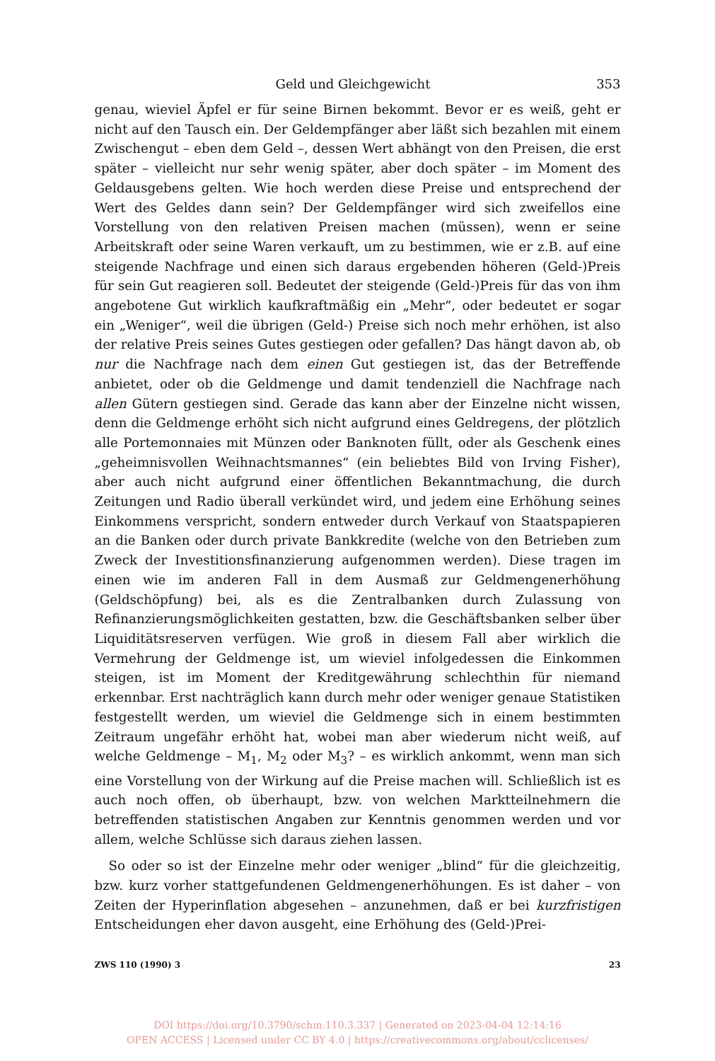Geld und Gleichgewicht 353
genau, wieviel Äpfel er für seine Birnen bekommt. Bevor er es weiß, geht er nicht auf den Tausch ein. Der Geldempfänger aber läßt sich bezahlen mit einem Zwischengut – eben dem Geld –, dessen Wert abhängt von den Preisen, die erst später – vielleicht nur sehr wenig später, aber doch später – im Moment des Geldausgebens gelten. Wie hoch werden diese Preise und entsprechend der Wert des Geldes dann sein? Der Geldempfänger wird sich zweifellos eine Vorstellung von den relativen Preisen machen (müssen), wenn er seine Arbeitskraft oder seine Waren verkauft, um zu bestimmen, wie er z.B. auf eine steigende Nachfrage und einen sich daraus ergebenden höheren (Geld-)Preis für sein Gut reagieren soll. Bedeutet der steigende (Geld-)Preis für das von ihm angebotene Gut wirklich kaufkraftmäßig ein „Mehr“, oder bedeutet er sogar ein „Weniger“, weil die übrigen (Geld-) Preise sich noch mehr erhöhen, ist also der relative Preis seines Gutes gestiegen oder gefallen? Das hängt davon ab, ob nur die Nachfrage nach dem einen Gut gestiegen ist, das der Betreffende anbietet, oder ob die Geldmenge und damit tendenziell die Nachfrage nach allen Gütern gestiegen sind. Gerade das kann aber der Einzelne nicht wissen, denn die Geldmenge erhöht sich nicht aufgrund eines Geldregens, der plötzlich alle Portemonnaies mit Münzen oder Banknoten füllt, oder als Geschenk eines „geheimnisvollen Weihnachtsmannes“ (ein beliebtes Bild von Irving Fisher), aber auch nicht aufgrund einer öffentlichen Bekanntmachung, die durch Zeitungen und Radio überall verkündet wird, und jedem eine Erhöhung seines Einkommens verspricht, sondern entweder durch Verkauf von Staatspapieren an die Banken oder durch private Bankkredite (welche von den Betrieben zum Zweck der Investitionsfinanzierung aufgenommen werden). Diese tragen im einen wie im anderen Fall in dem Ausmaß zur Geldmengenerhöhung (Geldschöpfung) bei, als es die Zentralbanken durch Zulassung von Refinanzierungsmöglichkeiten gestatten, bzw. die Geschäftsbanken selber über Liquiditätsreserven verfügen. Wie groß in diesem Fall aber wirklich die Vermehrung der Geldmenge ist, um wieviel infolgedessen die Einkommen steigen, ist im Moment der Kreditgewährung schlechthin für niemand erkennbar. Erst nachträglich kann durch mehr oder weniger genaue Statistiken festgestellt werden, um wieviel die Geldmenge sich in einem bestimmten Zeitraum ungefähr erhöht hat, wobei man aber wiederum nicht weiß, auf welche Geldmenge – M<sub>1</sub>, M<sub>2</sub> oder M<sub>3</sub>? – es wirklich ankommt, wenn man sich eine Vorstellung von der Wirkung auf die Preise machen will. Schließlich ist es auch noch offen, ob überhaupt, bzw. von welchen Marktteilnehmern die betreffenden statistischen Angaben zur Kenntnis genommen werden und vor allem, welche Schlüsse sich daraus ziehen lassen.
So oder so ist der Einzelne mehr oder weniger „blind“ für die gleichzeitig, bzw. kurz vorher stattgefundenen Geldmengenerhöhungen. Es ist daher – von Zeiten der Hyperinflation abgesehen – anzunehmen, daß er bei kurzfristigen Entscheidungen eher davon ausgeht, eine Erhöhung des (Geld-)Prei-
ZWS 110 (1990) 3 23
DOI https://doi.org/10.3790/schm.110.3.337 | Generated on 2023-04-04 12:14:16
OPEN ACCESS | Licensed under CC BY 4.0 | https://creativecommons.org/about/cclicenses/